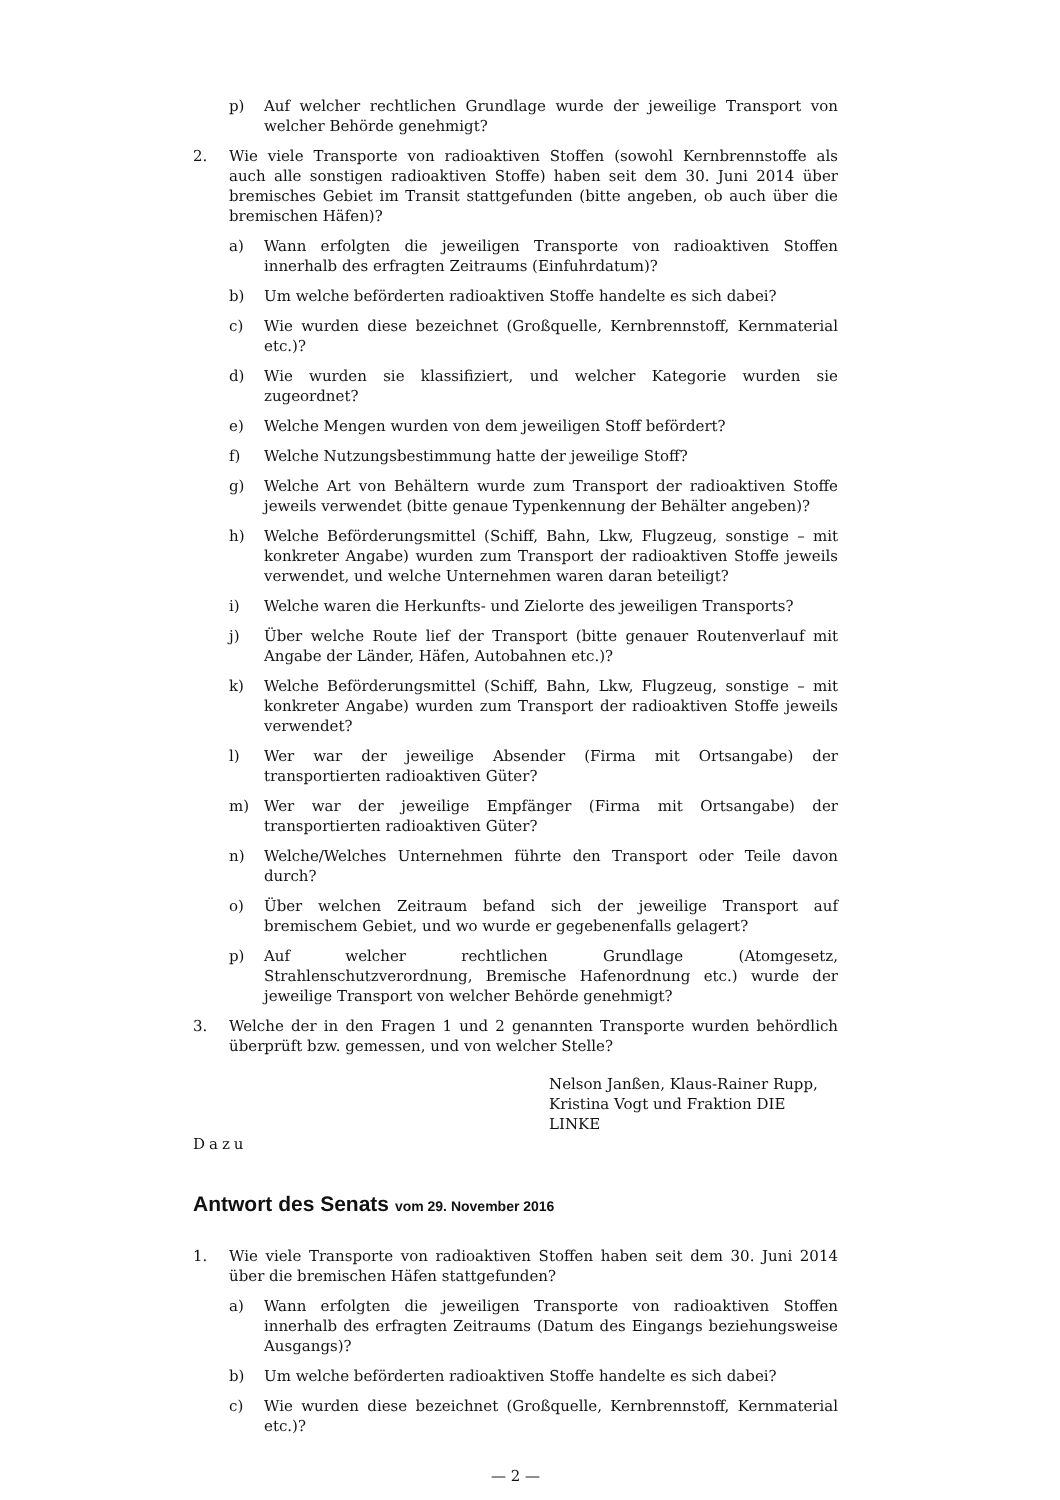p) Auf welcher rechtlichen Grundlage wurde der jeweilige Transport von welcher Behörde genehmigt?
2. Wie viele Transporte von radioaktiven Stoffen (sowohl Kernbrennstoffe als auch alle sonstigen radioaktiven Stoffe) haben seit dem 30. Juni 2014 über bremisches Gebiet im Transit stattgefunden (bitte angeben, ob auch über die bremischen Häfen)?
a) Wann erfolgten die jeweiligen Transporte von radioaktiven Stoffen innerhalb des erfragten Zeitraums (Einfuhrdatum)?
b) Um welche beförderten radioaktiven Stoffe handelte es sich dabei?
c) Wie wurden diese bezeichnet (Großquelle, Kernbrennstoff, Kernmaterial etc.)?
d) Wie wurden sie klassifiziert, und welcher Kategorie wurden sie zugeordnet?
e) Welche Mengen wurden von dem jeweiligen Stoff befördert?
f) Welche Nutzungsbestimmung hatte der jeweilige Stoff?
g) Welche Art von Behältern wurde zum Transport der radioaktiven Stoffe jeweils verwendet (bitte genaue Typenkennung der Behälter angeben)?
h) Welche Beförderungsmittel (Schiff, Bahn, Lkw, Flugzeug, sonstige – mit konkreter Angabe) wurden zum Transport der radioaktiven Stoffe jeweils verwendet, und welche Unternehmen waren daran beteiligt?
i) Welche waren die Herkunfts- und Zielorte des jeweiligen Transports?
j) Über welche Route lief der Transport (bitte genauer Routenverlauf mit Angabe der Länder, Häfen, Autobahnen etc.)?
k) Welche Beförderungsmittel (Schiff, Bahn, Lkw, Flugzeug, sonstige – mit konkreter Angabe) wurden zum Transport der radioaktiven Stoffe jeweils verwendet?
l) Wer war der jeweilige Absender (Firma mit Ortsangabe) der transportierten radioaktiven Güter?
m) Wer war der jeweilige Empfänger (Firma mit Ortsangabe) der transportierten radioaktiven Güter?
n) Welche/Welches Unternehmen führte den Transport oder Teile davon durch?
o) Über welchen Zeitraum befand sich der jeweilige Transport auf bremischem Gebiet, und wo wurde er gegebenenfalls gelagert?
p) Auf welcher rechtlichen Grundlage (Atomgesetz, Strahlenschutzverordnung, Bremische Hafenordnung etc.) wurde der jeweilige Transport von welcher Behörde genehmigt?
3. Welche der in den Fragen 1 und 2 genannten Transporte wurden behördlich überprüft bzw. gemessen, und von welcher Stelle?
Nelson Janßen, Klaus-Rainer Rupp,
Kristina Vogt und Fraktion DIE LINKE
Dazu
Antwort des Senats vom 29. November 2016
1. Wie viele Transporte von radioaktiven Stoffen haben seit dem 30. Juni 2014 über die bremischen Häfen stattgefunden?
a) Wann erfolgten die jeweiligen Transporte von radioaktiven Stoffen innerhalb des erfragten Zeitraums (Datum des Eingangs beziehungsweise Ausgangs)?
b) Um welche beförderten radioaktiven Stoffe handelte es sich dabei?
c) Wie wurden diese bezeichnet (Großquelle, Kernbrennstoff, Kernmaterial etc.)?
— 2 —